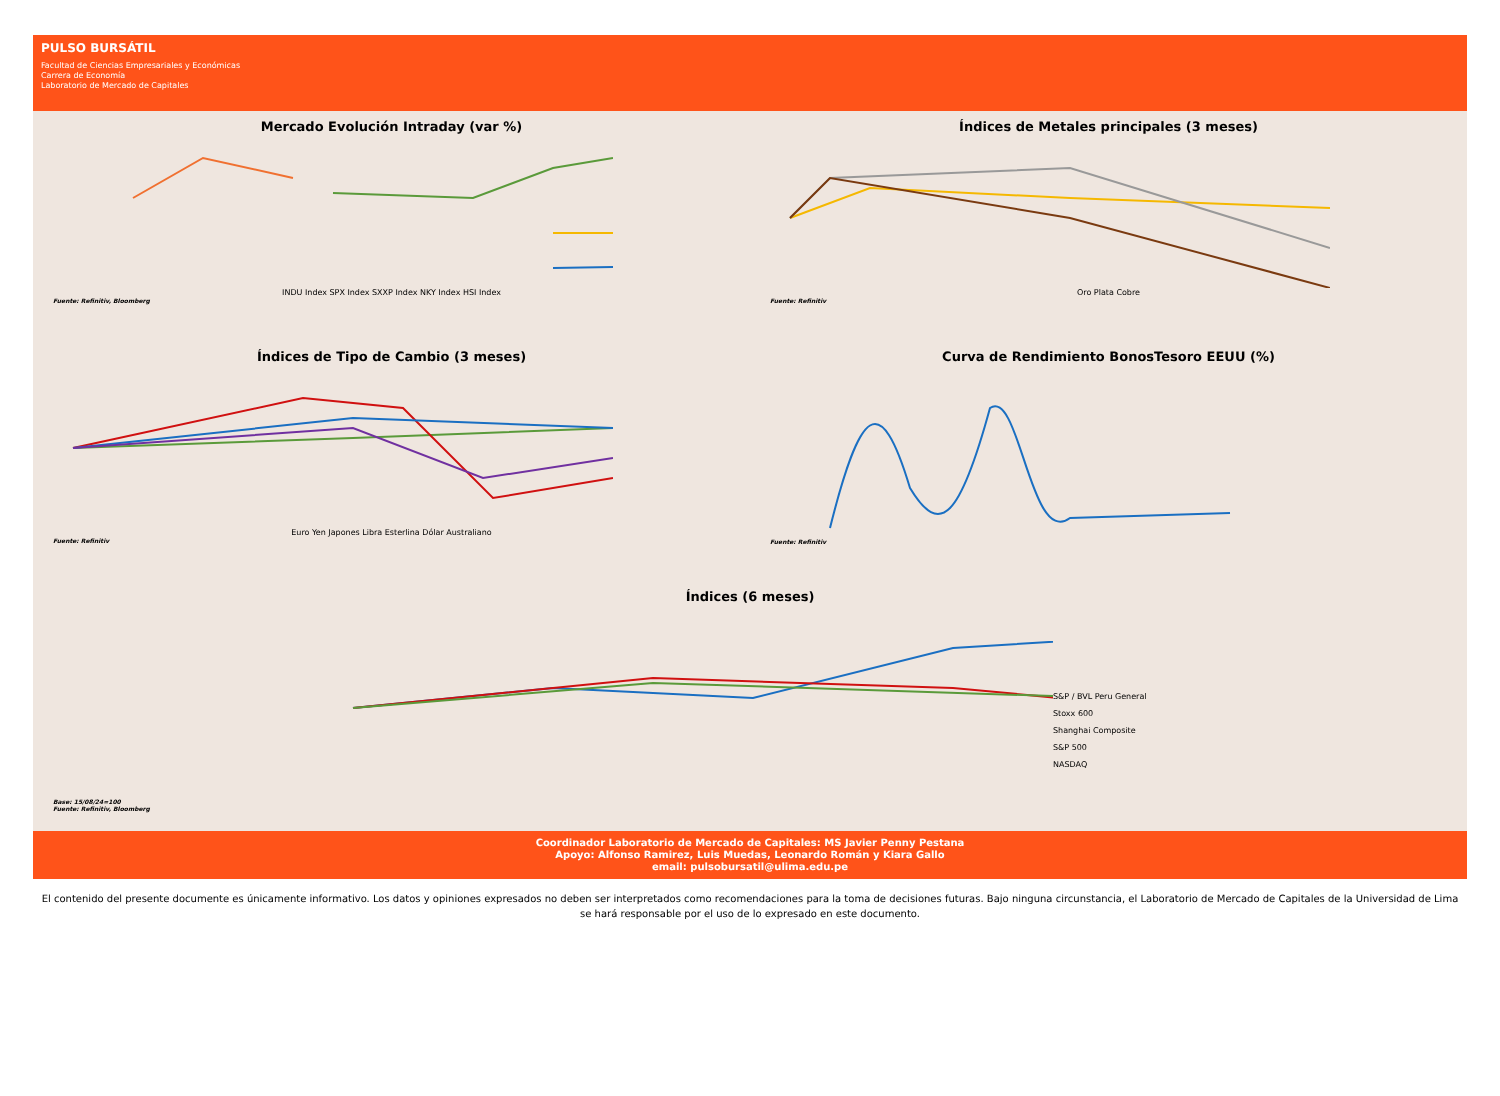PULSO BURSÁTIL
Facultad de Ciencias Empresariales y Económicas
Carrera de Economía
Laboratorio de Mercado de Capitales
Mercado Evolución Intraday (var %)
INDU Index SPX Index SXXP Index NKY Index HSI Index
Fuente: Refinitiv, Bloomberg
Índices de Metales principales (3 meses)
Oro Plata Cobre
Fuente: Refinitiv
Índices de Tipo de Cambio (3 meses)
Euro Yen Japones Libra Esterlina Dólar Australiano
Fuente: Refinitiv
Curva de Rendimiento BonosTesoro EEUU (%)
Fuente: Refinitiv
Índices (6 meses)
S&P / BVL Peru General
Stoxx 600
Shanghai Composite
S&P 500
NASDAQ
Base: 15/08/24=100
Fuente: Refinitiv, Bloomberg
Coordinador Laboratorio de Mercado de Capitales: MS Javier Penny Pestana
Apoyo: Alfonso Ramirez, Luis Muedas, Leonardo Román y Kiara Gallo
email: pulsobursatil@ulima.edu.pe
El contenido del presente documente es únicamente informativo. Los datos y opiniones expresados no deben ser interpretados como recomendaciones para la toma de decisiones futuras. Bajo ninguna circunstancia, el Laboratorio de Mercado de Capitales de la Universidad de Lima se hará responsable por el uso de lo expresado en este documento.